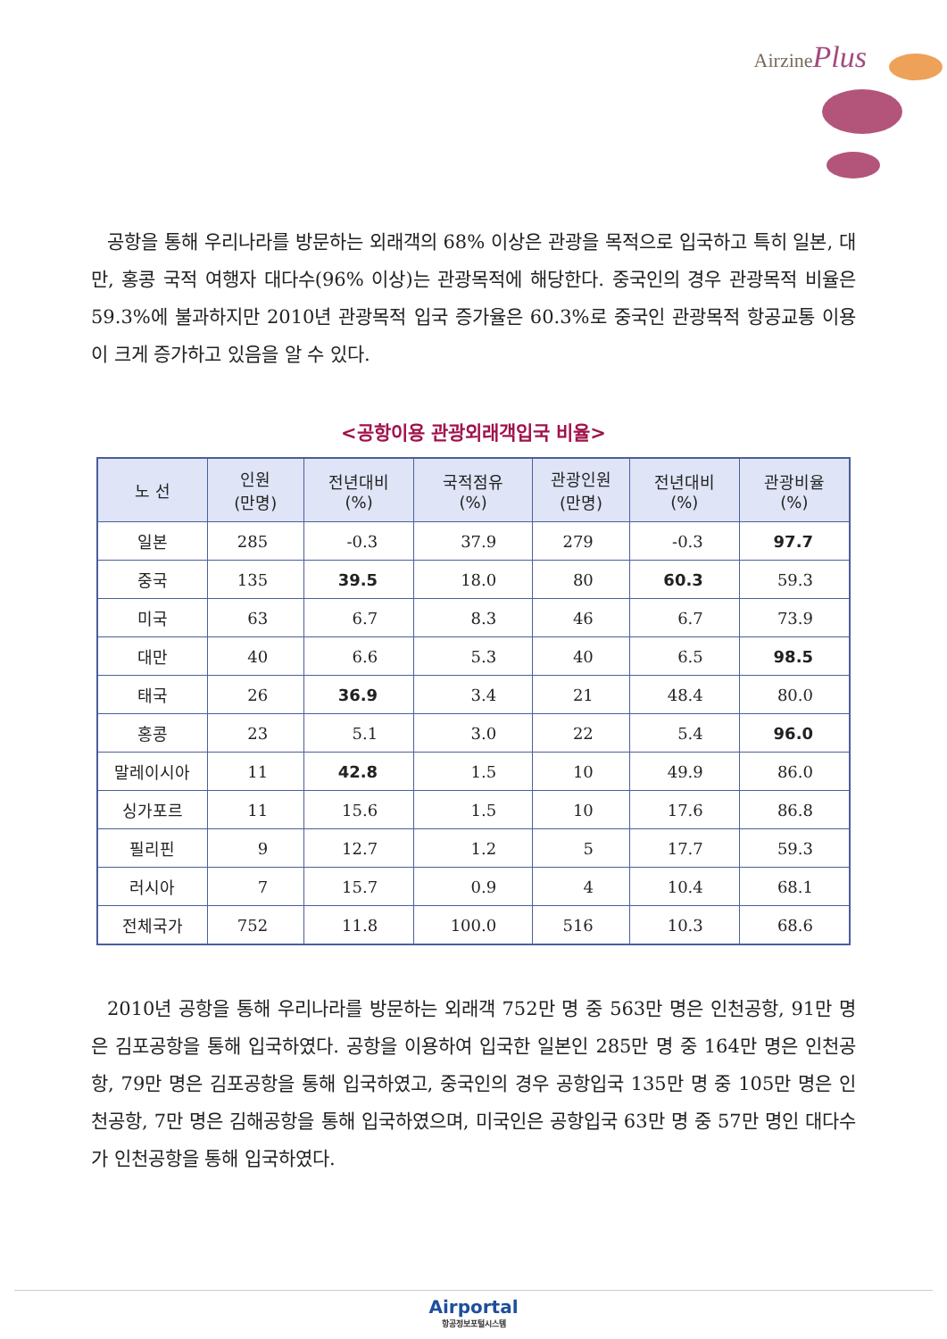AirzinePlus
공항을 통해 우리나라를 방문하는 외래객의 68% 이상은 관광을 목적으로 입국하고 특히 일본, 대만, 홍콩 국적 여행자 대다수(96% 이상)는 관광목적에 해당한다. 중국인의 경우 관광목적 비율은 59.3%에 불과하지만 2010년 관광목적 입국 증가율은 60.3%로 중국인 관광목적 항공교통 이용이 크게 증가하고 있음을 알 수 있다.
<공항이용 관광외래객입국 비율>
| 노 선 | 인원 (만명) | 전년대비 (%) | 국적점유 (%) | 관광인원 (만명) | 전년대비 (%) | 관광비율 (%) |
| --- | --- | --- | --- | --- | --- | --- |
| 일본 | 285 | -0.3 | 37.9 | 279 | -0.3 | 97.7 |
| 중국 | 135 | 39.5 | 18.0 | 80 | 60.3 | 59.3 |
| 미국 | 63 | 6.7 | 8.3 | 46 | 6.7 | 73.9 |
| 대만 | 40 | 6.6 | 5.3 | 40 | 6.5 | 98.5 |
| 태국 | 26 | 36.9 | 3.4 | 21 | 48.4 | 80.0 |
| 홍콩 | 23 | 5.1 | 3.0 | 22 | 5.4 | 96.0 |
| 말레이시아 | 11 | 42.8 | 1.5 | 10 | 49.9 | 86.0 |
| 싱가포르 | 11 | 15.6 | 1.5 | 10 | 17.6 | 86.8 |
| 필리핀 | 9 | 12.7 | 1.2 | 5 | 17.7 | 59.3 |
| 러시아 | 7 | 15.7 | 0.9 | 4 | 10.4 | 68.1 |
| 전체국가 | 752 | 11.8 | 100.0 | 516 | 10.3 | 68.6 |
2010년 공항을 통해 우리나라를 방문하는 외래객 752만 명 중 563만 명은 인천공항, 91만 명은 김포공항을 통해 입국하였다. 공항을 이용하여 입국한 일본인 285만 명 중 164만 명은 인천공항, 79만 명은 김포공항을 통해 입국하였고, 중국인의 경우 공항입국 135만 명 중 105만 명은 인천공항, 7만 명은 김해공항을 통해 입국하였으며, 미국인은 공항입국 63만 명 중 57만 명인 대다수가 인천공항을 통해 입국하였다.
Airportal
항공정보포털시스템